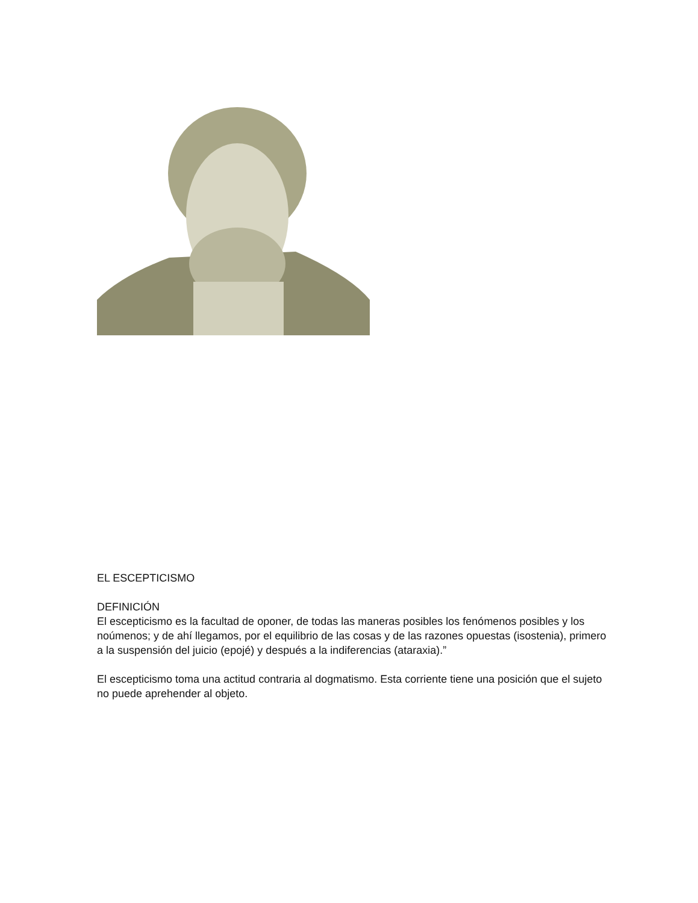EL ESCEPTICISMO
DEFINICIÓN
El escepticismo es la facultad de oponer, de todas las maneras posibles los fenómenos posibles y los noúmenos; y de ahí llegamos, por el equilibrio de las cosas y de las razones opuestas (isostenia), primero a la suspensión del juicio (epojé) y después a la indiferencias (ataraxia).”
El escepticismo toma una actitud contraria al dogmatismo. Esta corriente tiene una posición que el sujeto no puede aprehender al objeto.